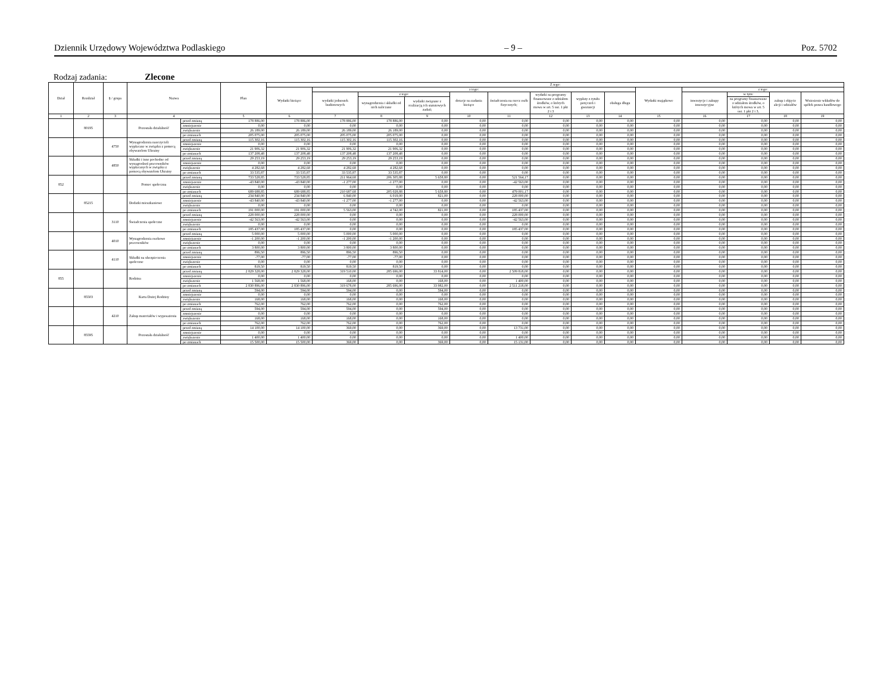Dziennik Urzędowy Województwa Podlaskiego – 9 – Poz. 5702
Rodzaj zadania: Zlecone
| Dział | Rozdział | § / grupa | Nazwa | | Plan | Z tego: | | | | | | | | | | | | | |
| --- | --- | --- | --- | --- | --- | --- | --- | --- | --- | --- | --- | --- | --- | --- | --- | --- | --- | --- | --- |
| | | | | | | Wydatki bieżące | z tego: | | | | | | | | Wydatki majątkowe | z tego: | | | |
| | | | | | | | wydatki jednostek budżetowych | z tego: | | dotacje na zadania bieżące | świadczenia na rzecz osób fizycznych; | wydatki na programy finansowane z udziałem środków, o których mowa w art. 5 ust. 1 pkt 2 i 3 | wypłaty z tytułu poręczeń i gwarancji | obsługa długu | | inwestycje i zakupy inwestycyjne | w tym: | zakup i objęcie akcji i udziałów | Wniesienie wkładów do spółek prawa handlowego |
| | | | | | | | | wynagrodzenia i składki od nich naliczane | wydatki związane z realizacją ich statutowych zadań; | | | | | | | | na programy finansowane z udziałem środków, o których mowa w art. 5 ust. 1 pkt 2 i 3, | | |
| 1 | 2 | 3 | 4 | | 5 | 6 | 7 | 8 | 9 | 10 | 11 | 12 | 13 | 14 | 15 | 16 | 17 | 18 | 19 |
| | 80195 | | Pozostała działalność | przed zmianą | 178 886,00 | 178 886,00 | 178 886,00 | 178 886,00 | 0,00 | 0,00 | 0,00 | 0,00 | 0,00 | 0,00 | 0,00 | 0,00 | 0,00 | 0,00 | 0,00 |
| | | | | zmniejszenie | 0,00 | 0,00 | 0,00 | 0,00 | 0,00 | 0,00 | 0,00 | 0,00 | 0,00 | 0,00 | 0,00 | 0,00 | 0,00 | 0,00 | 0,00 |
| | | | | zwiększenie | 26 189,00 | 26 189,00 | 26 189,00 | 26 189,00 | 0,00 | 0,00 | 0,00 | 0,00 | 0,00 | 0,00 | 0,00 | 0,00 | 0,00 | 0,00 | 0,00 |
| | | | | po zmianach | 205 075,00 | 205 075,00 | 205 075,00 | 205 075,00 | 0,00 | 0,00 | 0,00 | 0,00 | 0,00 | 0,00 | 0,00 | 0,00 | 0,00 | 0,00 | 0,00 |
| | | 4750 | Wynagrodzenia nauczycieli wypłacane w związku z pomocą obywatelom Ukrainy | przed zmianą | 115 302,16 | 115 302,16 | 115 302,16 | 115 302,16 | 0,00 | 0,00 | 0,00 | 0,00 | 0,00 | 0,00 | 0,00 | 0,00 | 0,00 | 0,00 | 0,00 |
| | | | | zmniejszenie | 0,00 | 0,00 | 0,00 | 0,00 | 0,00 | 0,00 | 0,00 | 0,00 | 0,00 | 0,00 | 0,00 | 0,00 | 0,00 | 0,00 | 0,00 |
| | | | | zwiększenie | 21 906,32 | 21 906,32 | 21 906,32 | 21 906,32 | 0,00 | 0,00 | 0,00 | 0,00 | 0,00 | 0,00 | 0,00 | 0,00 | 0,00 | 0,00 | 0,00 |
| | | | | po zmianach | 137 208,48 | 137 208,48 | 137 208,48 | 137 208,48 | 0,00 | 0,00 | 0,00 | 0,00 | 0,00 | 0,00 | 0,00 | 0,00 | 0,00 | 0,00 | 0,00 |
| | | 4850 | Składki i inne pochodne od wynagrodzeń pracowników wypłacanych w związku z pomocą obywatelom Ukrainy | przed zmianą | 29 253,19 | 29 253,19 | 29 253,19 | 29 253,19 | 0,00 | 0,00 | 0,00 | 0,00 | 0,00 | 0,00 | 0,00 | 0,00 | 0,00 | 0,00 | 0,00 |
| | | | | zmniejszenie | 0,00 | 0,00 | 0,00 | 0,00 | 0,00 | 0,00 | 0,00 | 0,00 | 0,00 | 0,00 | 0,00 | 0,00 | 0,00 | 0,00 | 0,00 |
| | | | | zwiększenie | 4 282,68 | 4 282,68 | 4 282,68 | 4 282,68 | 0,00 | 0,00 | 0,00 | 0,00 | 0,00 | 0,00 | 0,00 | 0,00 | 0,00 | 0,00 | 0,00 |
| | | | | po zmianach | 33 535,87 | 33 535,87 | 33 535,87 | 33 535,87 | 0,00 | 0,00 | 0,00 | 0,00 | 0,00 | 0,00 | 0,00 | 0,00 | 0,00 | 0,00 | 0,00 |
| 852 | | | Pomoc społeczna | przed zmianą | 733 528,85 | 733 528,85 | 211 964,68 | 206 305,88 | 5 658,80 | 0,00 | 521 564,17 | 0,00 | 0,00 | 0,00 | 0,00 | 0,00 | 0,00 | 0,00 | 0,00 |
| | | | | zmniejszenie | -43 840,00 | -43 840,00 | -1 277,00 | -1 277,00 | 0,00 | 0,00 | -42 563,00 | 0,00 | 0,00 | 0,00 | 0,00 | 0,00 | 0,00 | 0,00 | 0,00 |
| | | | | zwiększenie | 0,00 | 0,00 | 0,00 | 0,00 | 0,00 | 0,00 | 0,00 | 0,00 | 0,00 | 0,00 | 0,00 | 0,00 | 0,00 | 0,00 | 0,00 |
| | | | | po zmianach | 689 688,85 | 689 688,85 | 210 687,68 | 205 028,88 | 5 658,80 | 0,00 | 479 001,17 | 0,00 | 0,00 | 0,00 | 0,00 | 0,00 | 0,00 | 0,00 | 0,00 |
| | 85215 | | Dodatki mieszkaniowe | przed zmianą | 234 840,00 | 234 840,00 | 6 840,00 | 6 019,00 | 821,00 | 0,00 | 228 000,00 | 0,00 | 0,00 | 0,00 | 0,00 | 0,00 | 0,00 | 0,00 | 0,00 |
| | | | | zmniejszenie | -43 840,00 | -43 840,00 | -1 277,00 | -1 277,00 | 0,00 | 0,00 | -42 563,00 | 0,00 | 0,00 | 0,00 | 0,00 | 0,00 | 0,00 | 0,00 | 0,00 |
| | | | | zwiększenie | 0,00 | 0,00 | 0,00 | 0,00 | 0,00 | 0,00 | 0,00 | 0,00 | 0,00 | 0,00 | 0,00 | 0,00 | 0,00 | 0,00 | 0,00 |
| | | | | po zmianach | 191 000,00 | 191 000,00 | 5 563,00 | 4 742,00 | 821,00 | 0,00 | 185 437,00 | 0,00 | 0,00 | 0,00 | 0,00 | 0,00 | 0,00 | 0,00 | 0,00 |
| | | 3110 | Świadczenia społeczne | przed zmianą | 228 000,00 | 228 000,00 | 0,00 | 0,00 | 0,00 | 0,00 | 228 000,00 | 0,00 | 0,00 | 0,00 | 0,00 | 0,00 | 0,00 | 0,00 | 0,00 |
| | | | | zmniejszenie | -42 563,00 | -42 563,00 | 0,00 | 0,00 | 0,00 | 0,00 | -42 563,00 | 0,00 | 0,00 | 0,00 | 0,00 | 0,00 | 0,00 | 0,00 | 0,00 |
| | | | | zwiększenie | 0,00 | 0,00 | 0,00 | 0,00 | 0,00 | 0,00 | 0,00 | 0,00 | 0,00 | 0,00 | 0,00 | 0,00 | 0,00 | 0,00 | 0,00 |
| | | | | po zmianach | 185 437,00 | 185 437,00 | 0,00 | 0,00 | 0,00 | 0,00 | 185 437,00 | 0,00 | 0,00 | 0,00 | 0,00 | 0,00 | 0,00 | 0,00 | 0,00 |
| | | 4010 | Wynagrodzenia osobowe pracowników | przed zmianą | 5 000,00 | 5 000,00 | 5 000,00 | 5 000,00 | 0,00 | 0,00 | 0,00 | 0,00 | 0,00 | 0,00 | 0,00 | 0,00 | 0,00 | 0,00 | 0,00 |
| | | | | zmniejszenie | -1 200,00 | -1 200,00 | -1 200,00 | -1 200,00 | 0,00 | 0,00 | 0,00 | 0,00 | 0,00 | 0,00 | 0,00 | 0,00 | 0,00 | 0,00 | 0,00 |
| | | | | zwiększenie | 0,00 | 0,00 | 0,00 | 0,00 | 0,00 | 0,00 | 0,00 | 0,00 | 0,00 | 0,00 | 0,00 | 0,00 | 0,00 | 0,00 | 0,00 |
| | | | | po zmianach | 3 800,00 | 3 800,00 | 3 800,00 | 3 800,00 | 0,00 | 0,00 | 0,00 | 0,00 | 0,00 | 0,00 | 0,00 | 0,00 | 0,00 | 0,00 | 0,00 |
| | | 4110 | Składki na ubezpieczenia społeczne | przed zmianą | 896,50 | 896,50 | 896,50 | 896,50 | 0,00 | 0,00 | 0,00 | 0,00 | 0,00 | 0,00 | 0,00 | 0,00 | 0,00 | 0,00 | 0,00 |
| | | | | zmniejszenie | -77,00 | -77,00 | -77,00 | -77,00 | 0,00 | 0,00 | 0,00 | 0,00 | 0,00 | 0,00 | 0,00 | 0,00 | 0,00 | 0,00 | 0,00 |
| | | | | zwiększenie | 0,00 | 0,00 | 0,00 | 0,00 | 0,00 | 0,00 | 0,00 | 0,00 | 0,00 | 0,00 | 0,00 | 0,00 | 0,00 | 0,00 | 0,00 |
| | | | | po zmianach | 819,50 | 819,50 | 819,50 | 819,50 | 0,00 | 0,00 | 0,00 | 0,00 | 0,00 | 0,00 | 0,00 | 0,00 | 0,00 | 0,00 | 0,00 |
| 855 | | | Rodzina | przed zmianą | 2 829 328,00 | 2 829 328,00 | 319 510,00 | 285 696,00 | 33 814,00 | 0,00 | 2 509 818,00 | 0,00 | 0,00 | 0,00 | 0,00 | 0,00 | 0,00 | 0,00 | 0,00 |
| | | | | zmniejszenie | 0,00 | 0,00 | 0,00 | 0,00 | 0,00 | 0,00 | 0,00 | 0,00 | 0,00 | 0,00 | 0,00 | 0,00 | 0,00 | 0,00 | 0,00 |
| | | | | zwiększenie | 1 568,00 | 1 568,00 | 168,00 | 0,00 | 168,00 | 0,00 | 1 400,00 | 0,00 | 0,00 | 0,00 | 0,00 | 0,00 | 0,00 | 0,00 | 0,00 |
| | | | | po zmianach | 2 830 896,00 | 2 830 896,00 | 319 678,00 | 285 696,00 | 33 982,00 | 0,00 | 2 511 218,00 | 0,00 | 0,00 | 0,00 | 0,00 | 0,00 | 0,00 | 0,00 | 0,00 |
| | 85503 | | Karta Dużej Rodziny | przed zmianą | 594,00 | 594,00 | 594,00 | 0,00 | 594,00 | 0,00 | 0,00 | 0,00 | 0,00 | 0,00 | 0,00 | 0,00 | 0,00 | 0,00 | 0,00 |
| | | | | zmniejszenie | 0,00 | 0,00 | 0,00 | 0,00 | 0,00 | 0,00 | 0,00 | 0,00 | 0,00 | 0,00 | 0,00 | 0,00 | 0,00 | 0,00 | 0,00 |
| | | | | zwiększenie | 168,00 | 168,00 | 168,00 | 0,00 | 168,00 | 0,00 | 0,00 | 0,00 | 0,00 | 0,00 | 0,00 | 0,00 | 0,00 | 0,00 | 0,00 |
| | | | | po zmianach | 762,00 | 762,00 | 762,00 | 0,00 | 762,00 | 0,00 | 0,00 | 0,00 | 0,00 | 0,00 | 0,00 | 0,00 | 0,00 | 0,00 | 0,00 |
| | | 4210 | Zakup materiałów i wyposażenia | przed zmianą | 594,00 | 594,00 | 594,00 | 0,00 | 594,00 | 0,00 | 0,00 | 0,00 | 0,00 | 0,00 | 0,00 | 0,00 | 0,00 | 0,00 | 0,00 |
| | | | | zmniejszenie | 0,00 | 0,00 | 0,00 | 0,00 | 0,00 | 0,00 | 0,00 | 0,00 | 0,00 | 0,00 | 0,00 | 0,00 | 0,00 | 0,00 | 0,00 |
| | | | | zwiększenie | 168,00 | 168,00 | 168,00 | 0,00 | 168,00 | 0,00 | 0,00 | 0,00 | 0,00 | 0,00 | 0,00 | 0,00 | 0,00 | 0,00 | 0,00 |
| | | | | po zmianach | 762,00 | 762,00 | 762,00 | 0,00 | 762,00 | 0,00 | 0,00 | 0,00 | 0,00 | 0,00 | 0,00 | 0,00 | 0,00 | 0,00 | 0,00 |
| | 85595 | | Pozostała działalność | przed zmianą | 14 100,00 | 14 100,00 | 369,00 | 0,00 | 369,00 | 0,00 | 13 731,00 | 0,00 | 0,00 | 0,00 | 0,00 | 0,00 | 0,00 | 0,00 | 0,00 |
| | | | | zmniejszenie | 0,00 | 0,00 | 0,00 | 0,00 | 0,00 | 0,00 | 0,00 | 0,00 | 0,00 | 0,00 | 0,00 | 0,00 | 0,00 | 0,00 | 0,00 |
| | | | | zwiększenie | 1 400,00 | 1 400,00 | 0,00 | 0,00 | 0,00 | 0,00 | 1 400,00 | 0,00 | 0,00 | 0,00 | 0,00 | 0,00 | 0,00 | 0,00 | 0,00 |
| | | | | po zmianach | 15 500,00 | 15 500,00 | 369,00 | 0,00 | 369,00 | 0,00 | 15 131,00 | 0,00 | 0,00 | 0,00 | 0,00 | 0,00 | 0,00 | 0,00 | 0,00 |